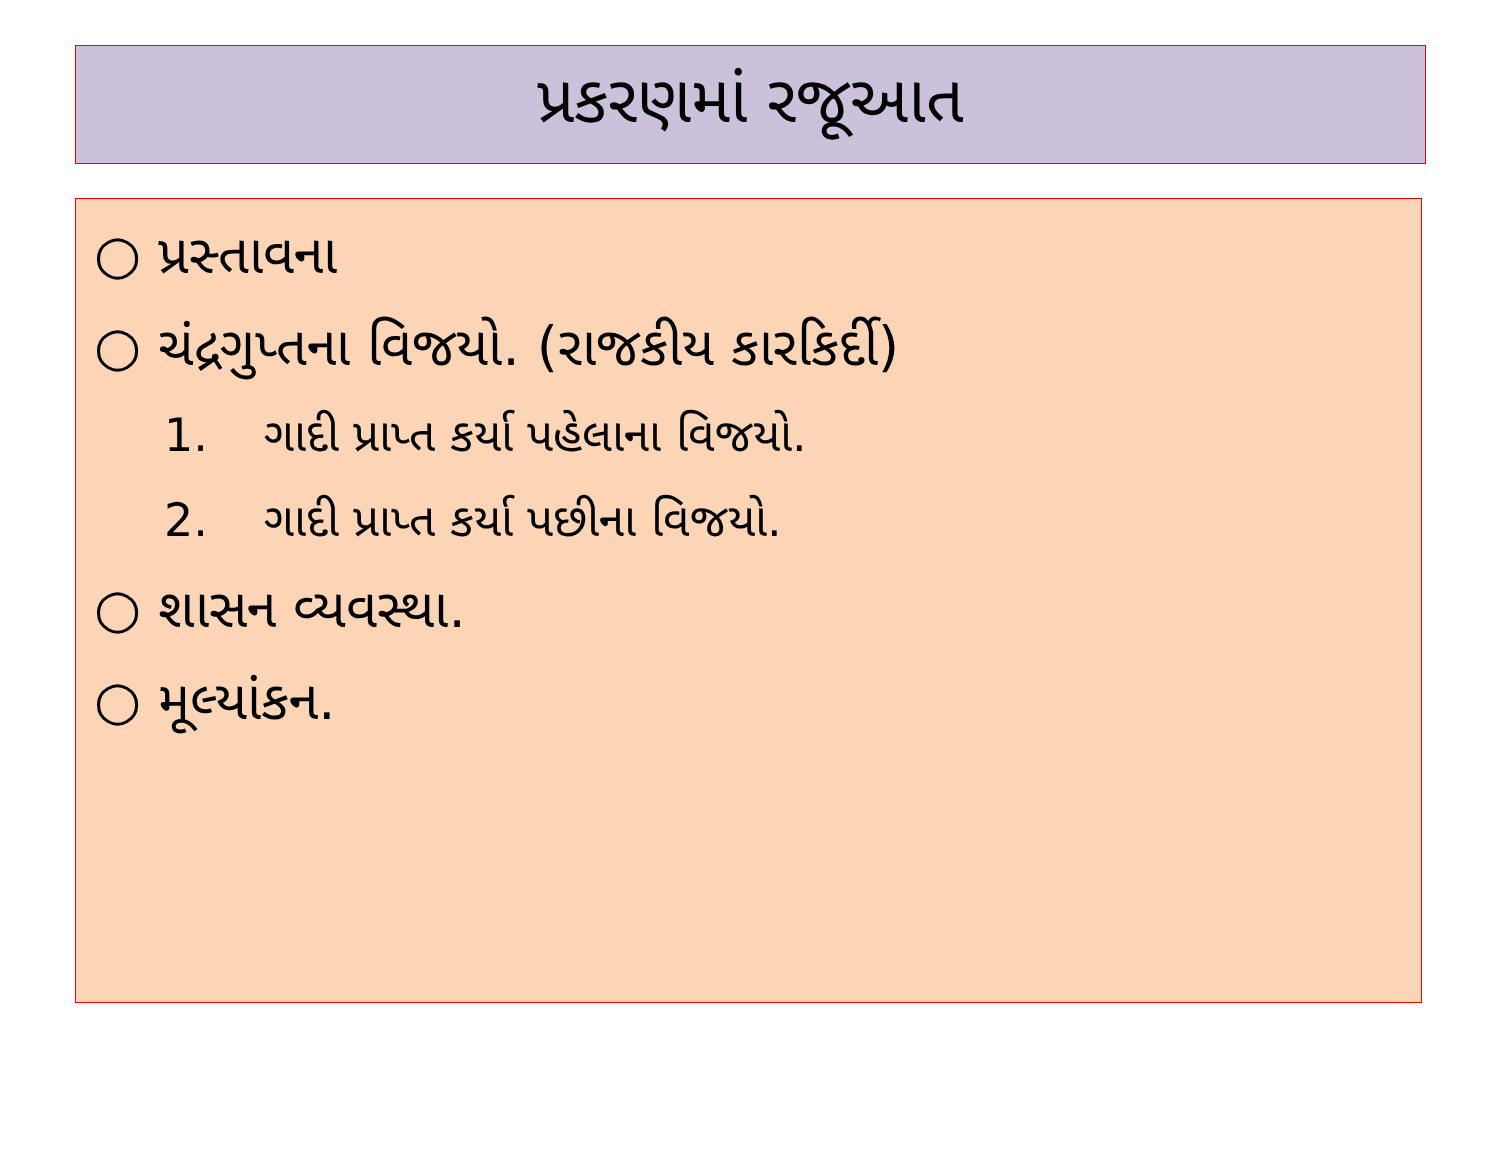પ્રકરણમાં રજૂઆત
○ પ્રસ્તાવના
○ ચંદ્રગુપ્તના વિજયો. (રાજકીય કારકિર્દી)
1. ગાદી પ્રાપ્ત કર્યા પહેલાના વિજયો.
2. ગાદી પ્રાપ્ત કર્યા પછીના વિજયો.
○ શાસન વ્યવસ્થા.
○ મૂલ્યાંકન.